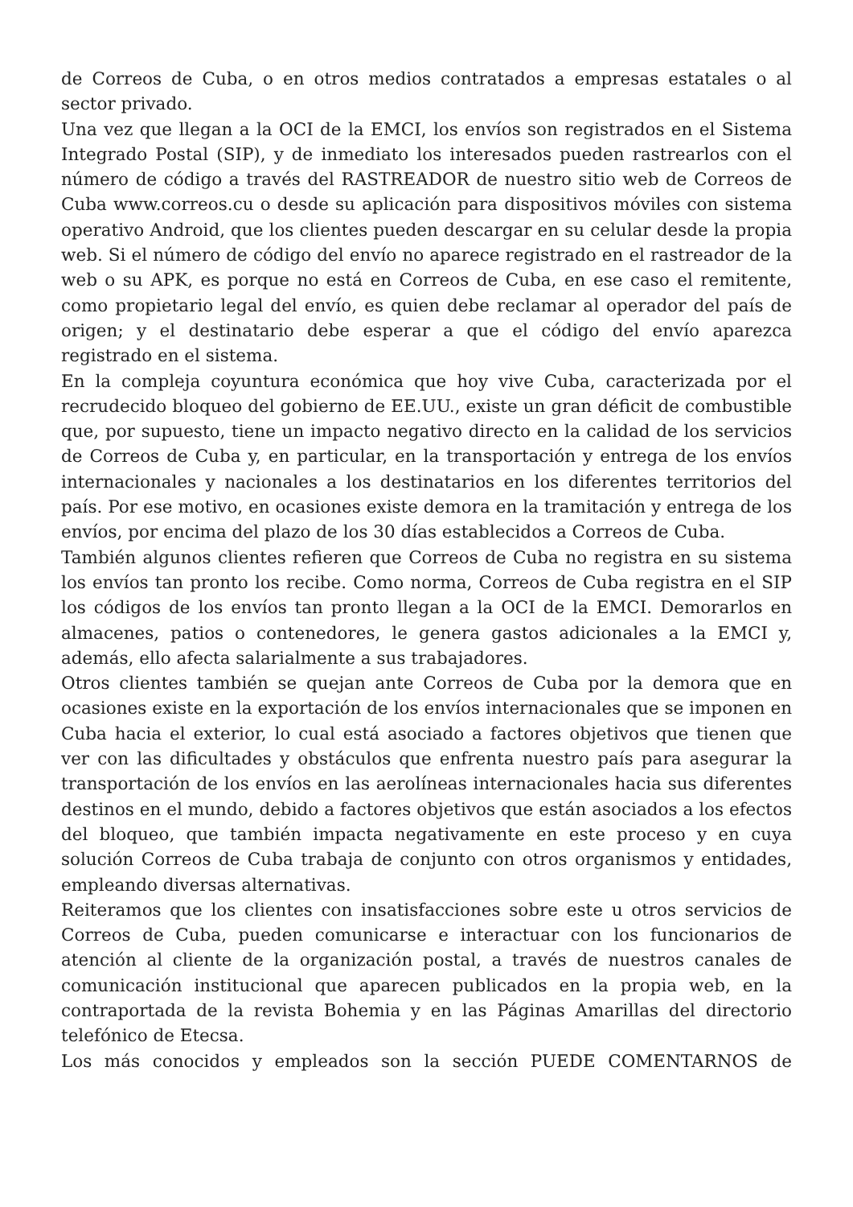de Correos de Cuba, o en otros medios contratados a empresas estatales o al sector privado.
Una vez que llegan a la OCI de la EMCI, los envíos son registrados en el Sistema Integrado Postal (SIP), y de inmediato los interesados pueden rastrearlos con el número de código a través del RASTREADOR de nuestro sitio web de Correos de Cuba www.correos.cu o desde su aplicación para dispositivos móviles con sistema operativo Android, que los clientes pueden descargar en su celular desde la propia web. Si el número de código del envío no aparece registrado en el rastreador de la web o su APK, es porque no está en Correos de Cuba, en ese caso el remitente, como propietario legal del envío, es quien debe reclamar al operador del país de origen; y el destinatario debe esperar a que el código del envío aparezca registrado en el sistema.
En la compleja coyuntura económica que hoy vive Cuba, caracterizada por el recrudecido bloqueo del gobierno de EE.UU., existe un gran déficit de combustible que, por supuesto, tiene un impacto negativo directo en la calidad de los servicios de Correos de Cuba y, en particular, en la transportación y entrega de los envíos internacionales y nacionales a los destinatarios en los diferentes territorios del país. Por ese motivo, en ocasiones existe demora en la tramitación y entrega de los envíos, por encima del plazo de los 30 días establecidos a Correos de Cuba.
También algunos clientes refieren que Correos de Cuba no registra en su sistema los envíos tan pronto los recibe. Como norma, Correos de Cuba registra en el SIP los códigos de los envíos tan pronto llegan a la OCI de la EMCI. Demorarlos en almacenes, patios o contenedores, le genera gastos adicionales a la EMCI y, además, ello afecta salarialmente a sus trabajadores.
Otros clientes también se quejan ante Correos de Cuba por la demora que en ocasiones existe en la exportación de los envíos internacionales que se imponen en Cuba hacia el exterior, lo cual está asociado a factores objetivos que tienen que ver con las dificultades y obstáculos que enfrenta nuestro país para asegurar la transportación de los envíos en las aerolíneas internacionales hacia sus diferentes destinos en el mundo, debido a factores objetivos que están asociados a los efectos del bloqueo, que también impacta negativamente en este proceso y en cuya solución Correos de Cuba trabaja de conjunto con otros organismos y entidades, empleando diversas alternativas.
Reiteramos que los clientes con insatisfacciones sobre este u otros servicios de Correos de Cuba, pueden comunicarse e interactuar con los funcionarios de atención al cliente de la organización postal, a través de nuestros canales de comunicación institucional que aparecen publicados en la propia web, en la contraportada de la revista Bohemia y en las Páginas Amarillas del directorio telefónico de Etecsa.
Los más conocidos y empleados son la sección PUEDE COMENTARNOS de